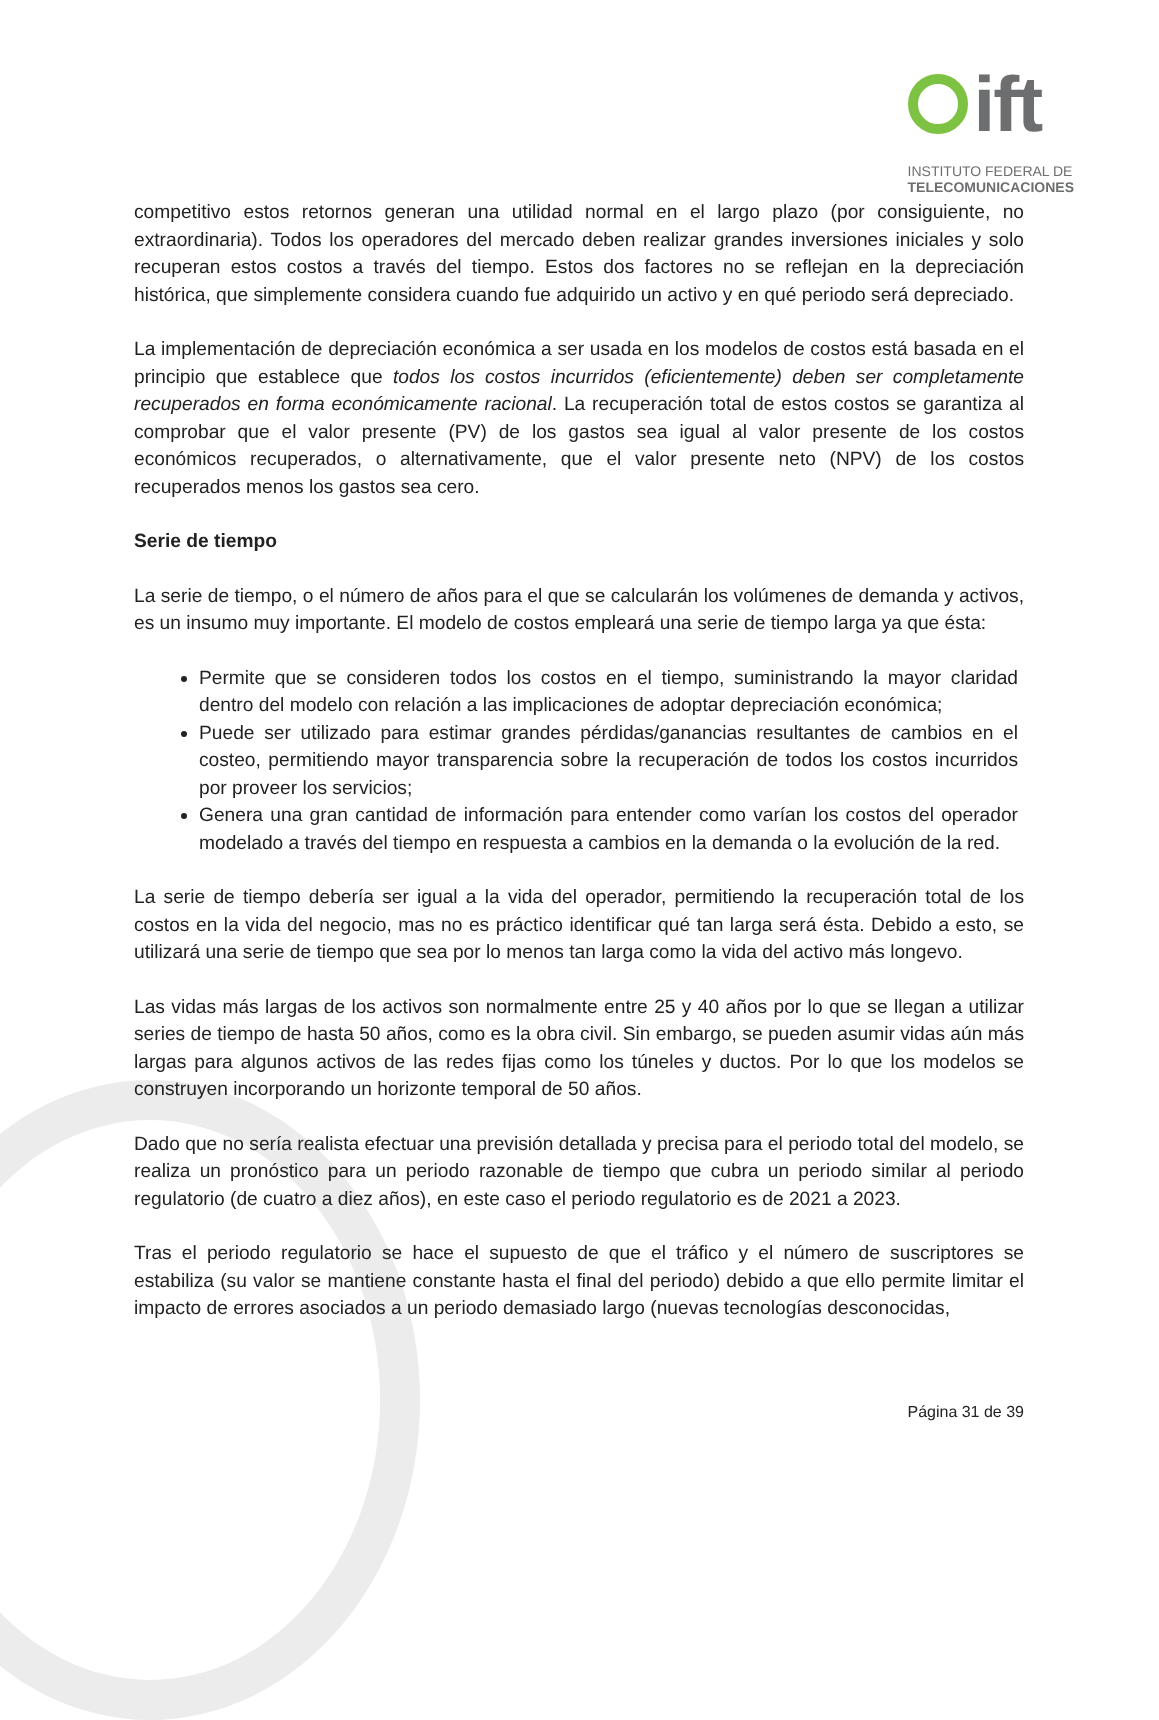ift
INSTITUTO FEDERAL DE
TELECOMUNICACIONES
competitivo estos retornos generan una utilidad normal en el largo plazo (por consiguiente, no extraordinaria). Todos los operadores del mercado deben realizar grandes inversiones iniciales y solo recuperan estos costos a través del tiempo. Estos dos factores no se reflejan en la depreciación histórica, que simplemente considera cuando fue adquirido un activo y en qué periodo será depreciado.
La implementación de depreciación económica a ser usada en los modelos de costos está basada en el principio que establece que todos los costos incurridos (eficientemente) deben ser completamente recuperados en forma económicamente racional. La recuperación total de estos costos se garantiza al comprobar que el valor presente (PV) de los gastos sea igual al valor presente de los costos económicos recuperados, o alternativamente, que el valor presente neto (NPV) de los costos recuperados menos los gastos sea cero.
Serie de tiempo
La serie de tiempo, o el número de años para el que se calcularán los volúmenes de demanda y activos, es un insumo muy importante. El modelo de costos empleará una serie de tiempo larga ya que ésta:
Permite que se consideren todos los costos en el tiempo, suministrando la mayor claridad dentro del modelo con relación a las implicaciones de adoptar depreciación económica;
Puede ser utilizado para estimar grandes pérdidas/ganancias resultantes de cambios en el costeo, permitiendo mayor transparencia sobre la recuperación de todos los costos incurridos por proveer los servicios;
Genera una gran cantidad de información para entender como varían los costos del operador modelado a través del tiempo en respuesta a cambios en la demanda o la evolución de la red.
La serie de tiempo debería ser igual a la vida del operador, permitiendo la recuperación total de los costos en la vida del negocio, mas no es práctico identificar qué tan larga será ésta. Debido a esto, se utilizará una serie de tiempo que sea por lo menos tan larga como la vida del activo más longevo.
Las vidas más largas de los activos son normalmente entre 25 y 40 años por lo que se llegan a utilizar series de tiempo de hasta 50 años, como es la obra civil. Sin embargo, se pueden asumir vidas aún más largas para algunos activos de las redes fijas como los túneles y ductos. Por lo que los modelos se construyen incorporando un horizonte temporal de 50 años.
Dado que no sería realista efectuar una previsión detallada y precisa para el periodo total del modelo, se realiza un pronóstico para un periodo razonable de tiempo que cubra un periodo similar al periodo regulatorio (de cuatro a diez años), en este caso el periodo regulatorio es de 2021 a 2023.
Tras el periodo regulatorio se hace el supuesto de que el tráfico y el número de suscriptores se estabiliza (su valor se mantiene constante hasta el final del periodo) debido a que ello permite limitar el impacto de errores asociados a un periodo demasiado largo (nuevas tecnologías desconocidas,
Página 31 de 39